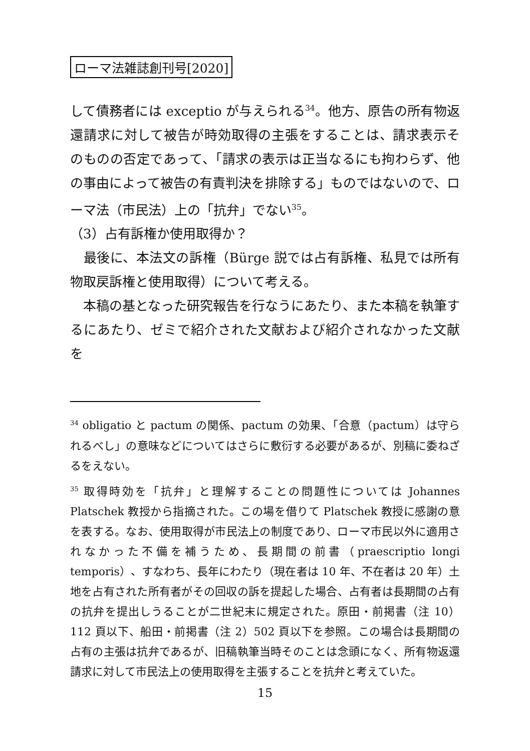ローマ法雑誌創刊号[2020]
して債務者には exceptio が与えられる<sup>34</sup>。他方、原告の所有物返還請求に対して被告が時効取得の主張をすることは、請求表示そのものの否定であって、「請求の表示は正当なるにも拘わらず、他の事由によって被告の有責判決を排除する」ものではないので、ローマ法（市民法）上の「抗弁」でない<sup>35</sup>。
（3）占有訴権か使用取得か？
　最後に、本法文の訴権（Bürge 説では占有訴権、私見では所有物取戻訴権と使用取得）について考える。
　本稿の基となった研究報告を行なうにあたり、また本稿を執筆するにあたり、ゼミで紹介された文献および紹介されなかった文献を
<sup>34</sup> obligatio と pactum の関係、pactum の効果、「合意（pactum）は守られるべし」の意味などについてはさらに敷衍する必要があるが、別稿に委ねざるをえない。
<sup>35</sup> 取得時効を「抗弁」と理解することの問題性については Johannes Platschek 教授から指摘された。この場を借りて Platschek 教授に感謝の意を表する。なお、使用取得が市民法上の制度であり、ローマ市民以外に適用されなかった不備を補うため、長期間の前書（praescriptio longi temporis）、すなわち、長年にわたり（現在者は 10 年、不在者は 20 年）土地を占有された所有者がその回収の訴を提起した場合、占有者は長期間の占有の抗弁を提出しうることが二世紀末に規定された。原田・前掲書（注 10）112 頁以下、船田・前掲書（注 2）502 頁以下を参照。この場合は長期間の占有の主張は抗弁であるが、旧稿執筆当時そのことは念頭になく、所有物返還請求に対して市民法上の使用取得を主張することを抗弁と考えていた。
15